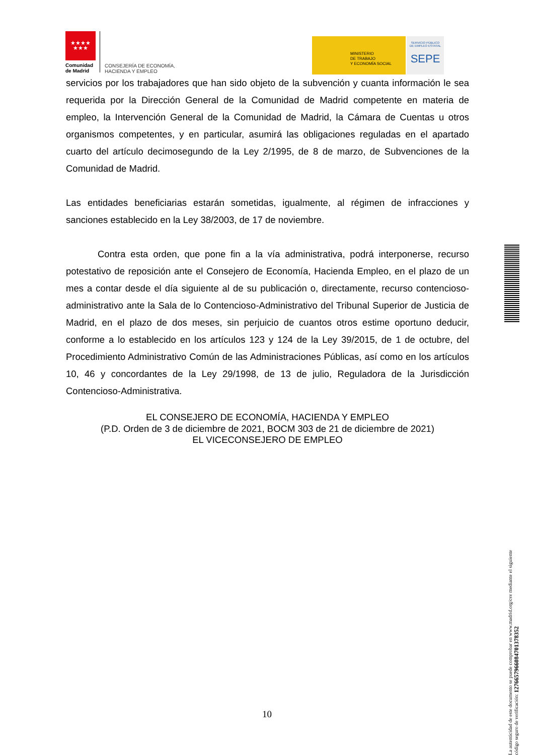★★★★
★★★
Comunidad
de Madrid
CONSEJERÍA DE ECONOMÍA,
HACIENDA Y EMPLEO
MINISTERIO
DE TRABAJO
Y ECONOMÍA SOCIAL
SERVICIO PÚBLICO
DE EMPLEO ESTATAL
SEPE
servicios por los trabajadores que han sido objeto de la subvención y cuanta información le sea requerida por la Dirección General de la Comunidad de Madrid competente en materia de empleo, la Intervención General de la Comunidad de Madrid, la Cámara de Cuentas u otros organismos competentes, y en particular, asumirá las obligaciones reguladas en el apartado cuarto del artículo decimosegundo de la Ley 2/1995, de 8 de marzo, de Subvenciones de la Comunidad de Madrid.
Las entidades beneficiarias estarán sometidas, igualmente, al régimen de infracciones y sanciones establecido en la Ley 38/2003, de 17 de noviembre.
Contra esta orden, que pone fin a la vía administrativa, podrá interponerse, recurso potestativo de reposición ante el Consejero de Economía, Hacienda Empleo, en el plazo de un mes a contar desde el día siguiente al de su publicación o, directamente, recurso contencioso-administrativo ante la Sala de lo Contencioso-Administrativo del Tribunal Superior de Justicia de Madrid, en el plazo de dos meses, sin perjuicio de cuantos otros estime oportuno deducir, conforme a lo establecido en los artículos 123 y 124 de la Ley 39/2015, de 1 de octubre, del Procedimiento Administrativo Común de las Administraciones Públicas, así como en los artículos 10, 46 y concordantes de la Ley 29/1998, de 13 de julio, Reguladora de la Jurisdicción Contencioso-Administrativa.
EL CONSEJERO DE ECONOMÍA, HACIENDA Y EMPLEO
(P.D. Orden de 3 de diciembre de 2021, BOCM 303 de 21 de diciembre de 2021)
EL VICECONSEJERO DE EMPLEO
La autenticidad de este documento se puede comprobar en www.madrid.org/csv mediante el siguiente código seguro de verificación: 1276657966084701378352
10